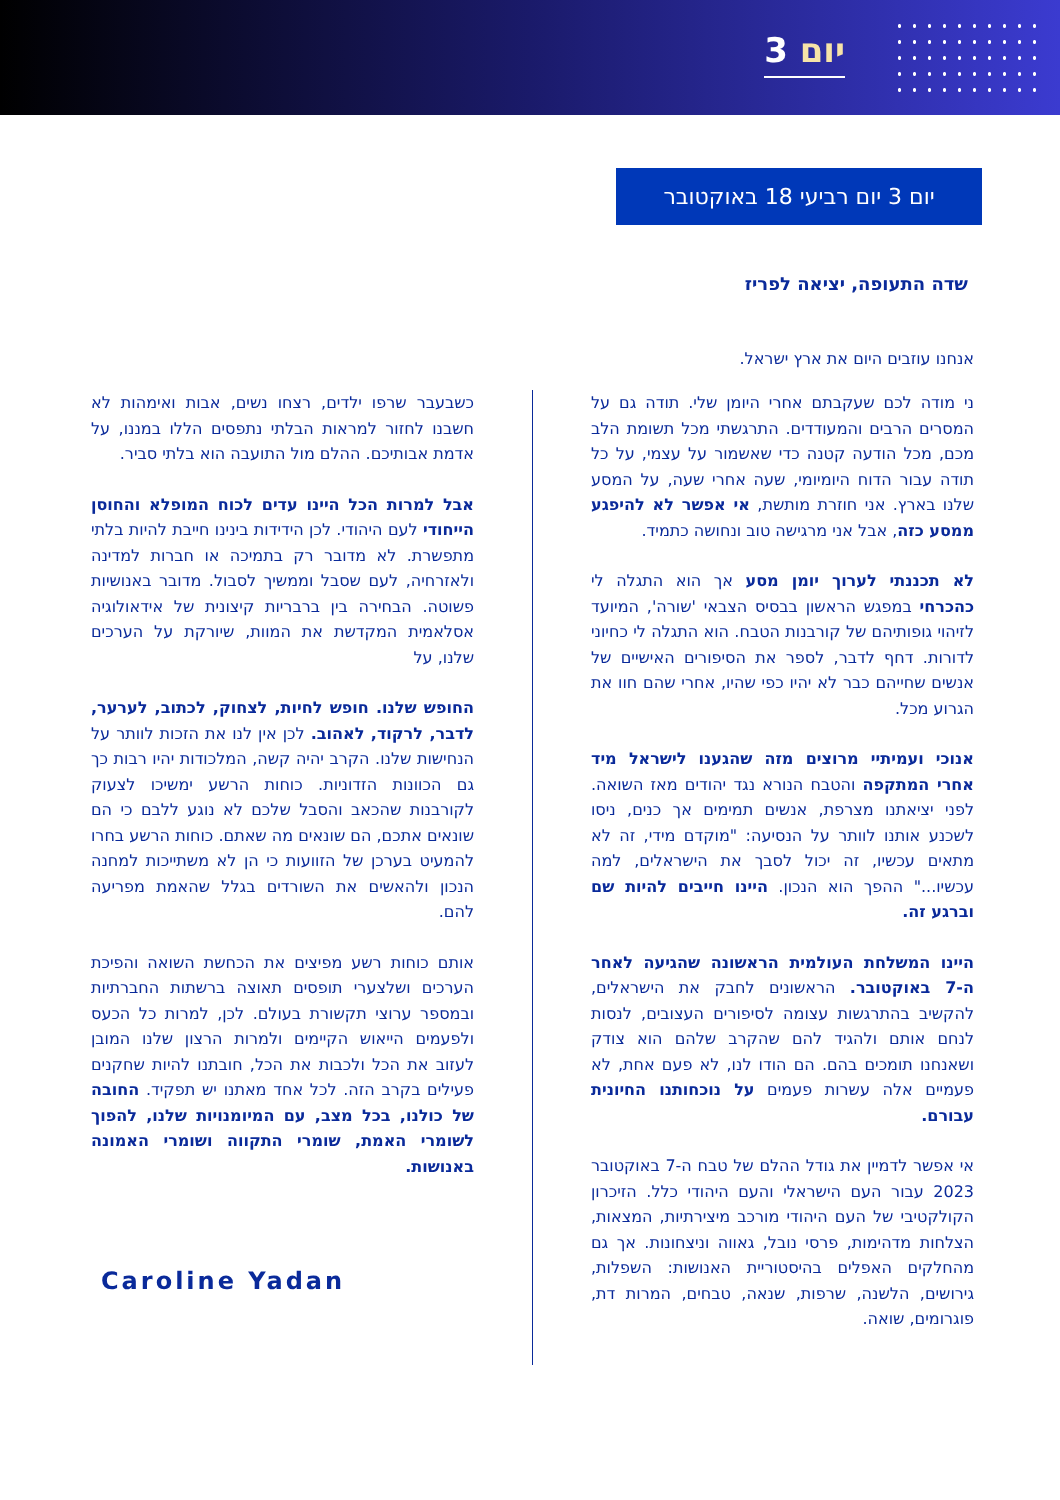יום 3
יום 3 יום רביעי 18 באוקטובר
שדה התעופה, יציאה לפריז
אנחנו עוזבים היום את ארץ ישראל.
ני מודה לכם שעקבתם אחרי היומן שלי. תודה גם על המסרים הרבים והמעודדים. התרגשתי מכל תשומת הלב מכם, מכל הודעה קטנה כדי שאשמור על עצמי, על כל תודה עבור הדוח היומיומי, שעה אחרי שעה, על המסע שלנו בארץ. אני חוזרת מותשת, אי אפשר לא להיפגע ממסע כזה, אבל אני מרגישה טוב ונחושה כתמיד.
לא תכננתי לערוך יומן מסע אך הוא התגלה לי כהכרחי במפגש הראשון בבסיס הצבאי 'שורה', המיועד לזיהוי גופותיהם של קורבנות הטבח. הוא התגלה לי כחיוני לדורות. דחף לדבר, לספר את הסיפורים האישיים של אנשים שחייהם כבר לא יהיו כפי שהיו, אחרי שהם חוו את הגרוע מכל.
אנוכי ועמיתיי מרוצים מזה שהגענו לישראל מיד אחרי המתקפה והטבח הנורא נגד יהודים מאז השואה. לפני יציאתנו מצרפת, אנשים תמימים אך כנים, ניסו לשכנע אותנו לוותר על הנסיעה: "מוקדם מידי, זה לא מתאים עכשיו, זה יכול לסבך את הישראלים, למה עכשיו..." ההפך הוא הנכון. היינו חייבים להיות שם וברגע זה.
היינו המשלחת העולמית הראשונה שהגיעה לאחר ה-7 באוקטובר. הראשונים לחבק את הישראלים, להקשיב בהתרגשות עצומה לסיפורים העצובים, לנסות לנחם אותם ולהגיד להם שהקרב שלהם הוא צודק ושאנחנו תומכים בהם. הם הודו לנו, לא פעם אחת, לא פעמיים אלה עשרות פעמים על נוכחותנו החיונית עבורם.
אי אפשר לדמיין את גודל ההלם של טבח ה-7 באוקטובר 2023 עבור העם הישראלי והעם היהודי כלל. הזיכרון הקולקטיבי של העם היהודי מורכב מיצירתיות, המצאות, הצלחות מדהימות, פרסי נובל, גאווה וניצחונות. אך גם מהחלקים האפלים בהיסטוריית האנושות: השפלות, גירושים, הלשנה, שרפות, שנאה, טבחים, המרות דת, פוגרומים, שואה.
כשבעבר שרפו ילדים, רצחו נשים, אבות ואימהות לא חשבנו לחזור למראות הבלתי נתפסים הללו במננו, על אדמת אבותיכם. ההלם מול התועבה הוא בלתי סביר.
אבל למרות הכל היינו עדים לכוח המופלא והחוסן הייחודי לעם היהודי. לכן הידידות בינינו חייבת להיות בלתי מתפשרת. לא מדובר רק בתמיכה או חברות למדינה ולאזרחיה, לעם שסבל וממשיך לסבול. מדובר באנושיות פשוטה. הבחירה בין ברבריות קיצונית של אידאולוגיה אסלאמית המקדשת את המוות, שיורקת על הערכים שלנו, על
החופש שלנו. חופש לחיות, לצחוק, לכתוב, לערער, לדבר, לרקוד, לאהוב. לכן אין לנו את הזכות לוותר על הנחישות שלנו. הקרב יהיה קשה, המלכודות יהיו רבות כך גם הכוונות הזדוניות. כוחות הרשע ימשיכו לצעוק לקורבנות שהכאב והסבל שלכם לא נוגע ללבם כי הם שונאים אתכם, הם שונאים מה שאתם. כוחות הרשע בחרו להמעיט בערכן של הזוועות כי הן לא משתייכות למחנה הנכון ולהאשים את השורדים בגלל שהאמת מפריעה להם.
אותם כוחות רשע מפיצים את הכחשת השואה והפיכת הערכים ושלצערי תופסים תאוצה ברשתות החברתיות ובמספר ערוצי תקשורת בעולם. לכן, למרות כל הכעס ולפעמים הייאוש הקיימים ולמרות הרצון שלנו המובן לעזוב את הכל ולכבות את הכל, חובתנו להיות שחקנים פעילים בקרב הזה. לכל אחד מאתנו יש תפקיד. החובה של כולנו, בכל מצב, עם המיומנויות שלנו, להפוך לשומרי האמת, שומרי התקווה ושומרי האמונה באנושות.
Caroline Yadan